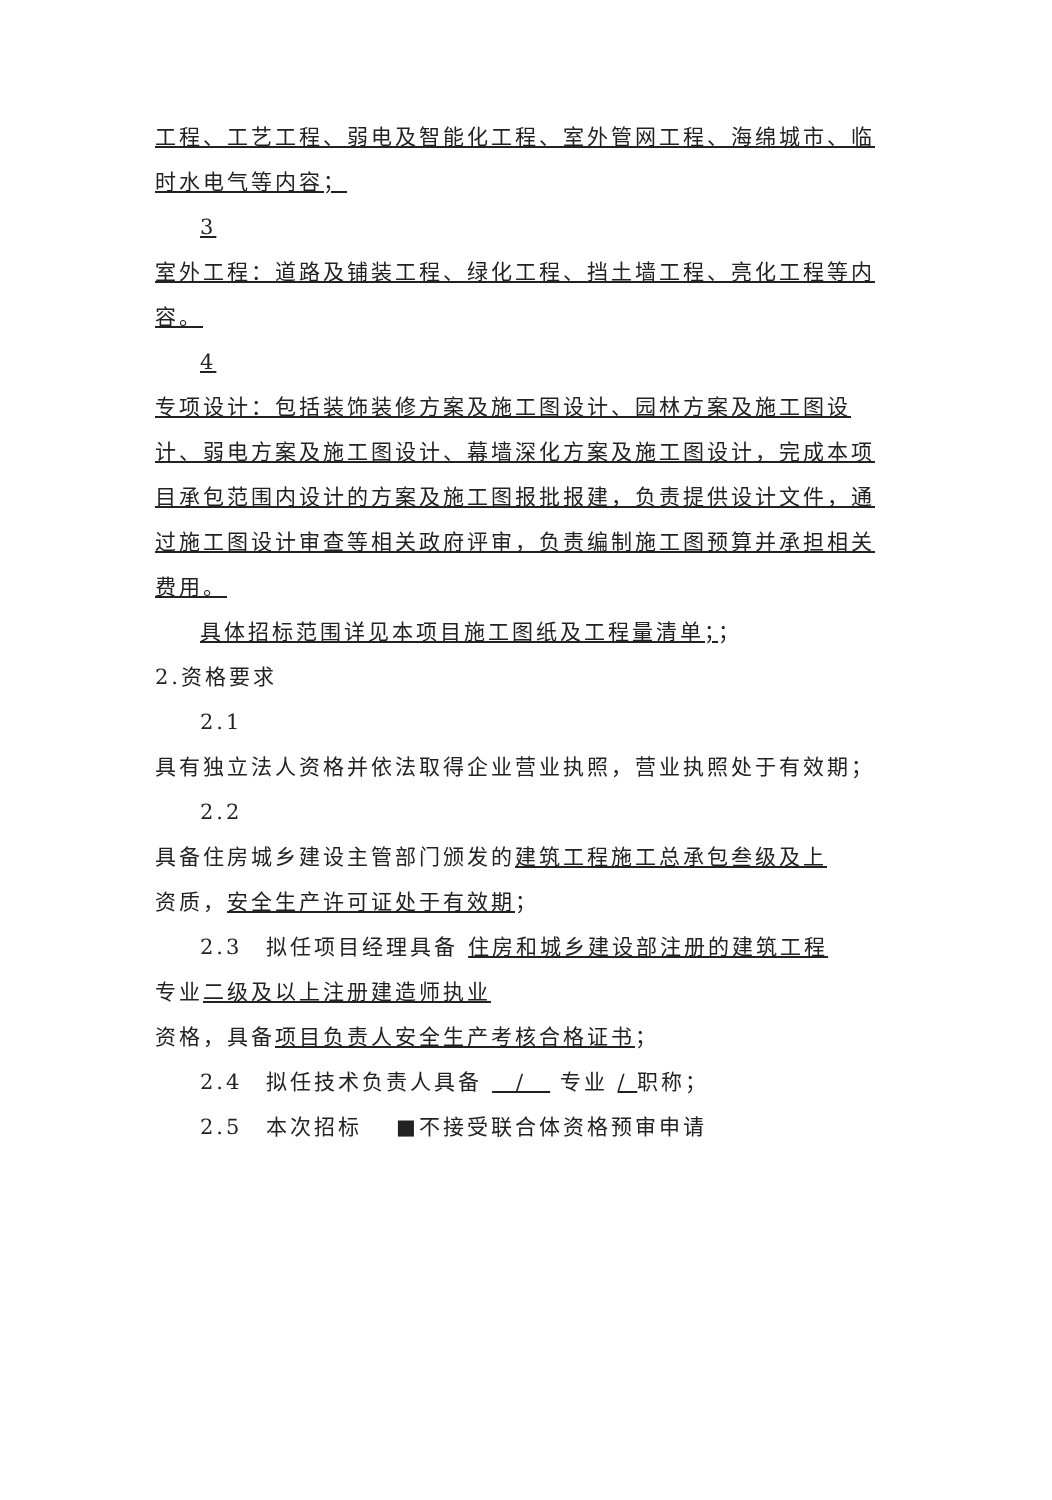工程、工艺工程、弱电及智能化工程、室外管网工程、海绵城市、临时水电气等内容；
3
室外工程：道路及铺装工程、绿化工程、挡土墙工程、亮化工程等内容。
4
专项设计：包括装饰装修方案及施工图设计、园林方案及施工图设计、弱电方案及施工图设计、幕墙深化方案及施工图设计，完成本项目承包范围内设计的方案及施工图报批报建，负责提供设计文件，通过施工图设计审查等相关政府评审，负责编制施工图预算并承担相关费用。
具体招标范围详见本项目施工图纸及工程量清单；；
2.资格要求
2.1
具有独立法人资格并依法取得企业营业执照，营业执照处于有效期；
2.2
具备住房城乡建设主管部门颁发的建筑工程施工总承包叁级及上
资质，安全生产许可证处于有效期；
2.3　拟任项目经理具备 住房和城乡建设部注册的建筑工程
专业二级及以上注册建造师执业
资格，具备项目负责人安全生产考核合格证书；
2.4　拟任技术负责人具备 　/　 专业 / 职称；
2.5　本次招标　 ■不接受联合体资格预审申请